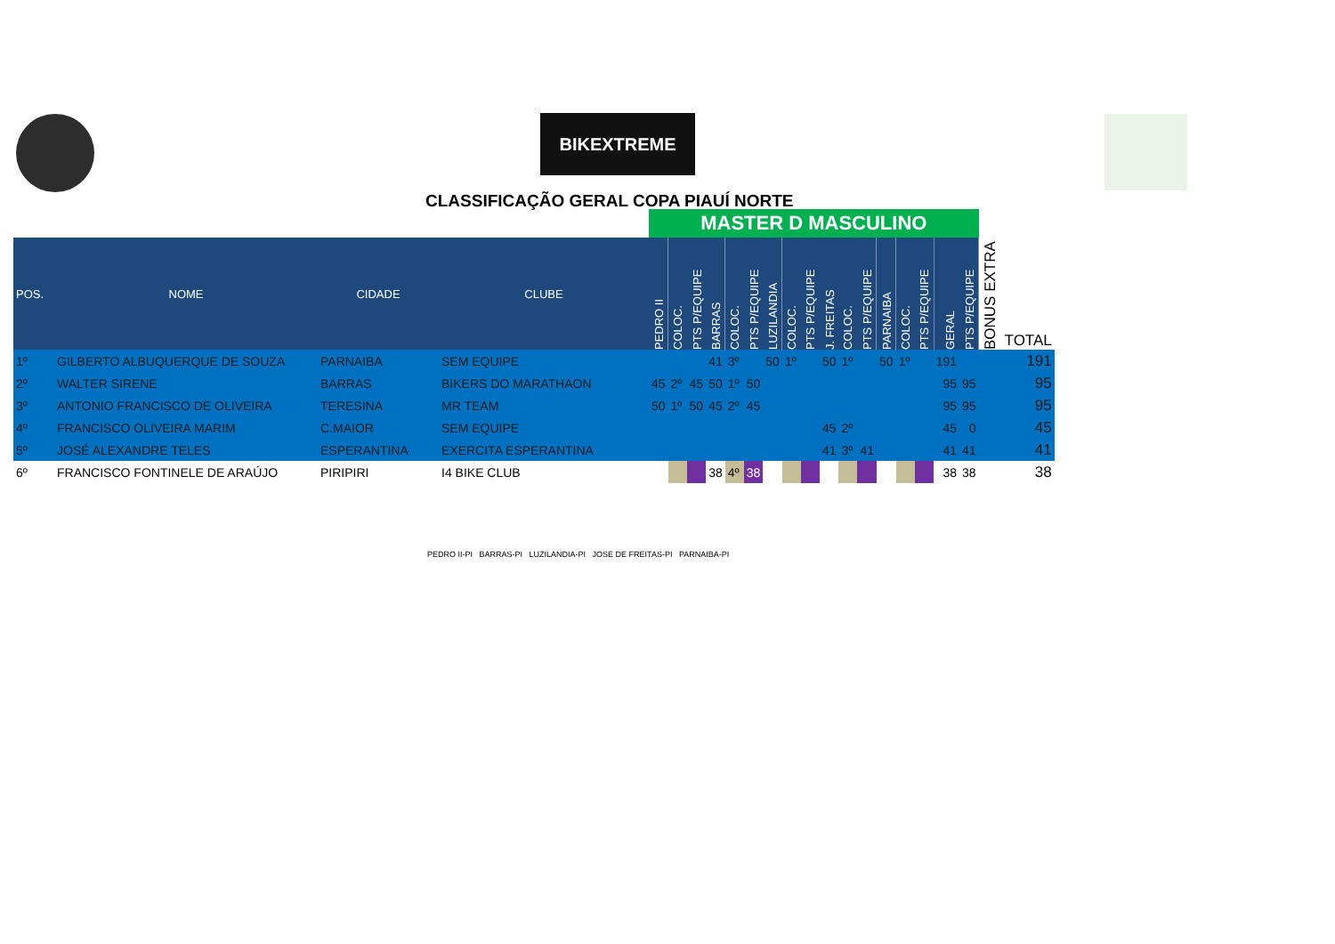BIKEXTREME
CLASSIFICAÇÃO GERAL COPA PIAUÍ NORTE
| | | | | MASTER D MASCULINO | | | | | | | | | | | | | | | | | | |
| POS. | NOME | CIDADE | CLUBE | PEDRO II | COLOC. | PTS P/EQUIPE | BARRAS | COLOC. | PTS P/EQUIPE | LUZILANDIA | COLOC. | PTS P/EQUIPE | J. FREITAS | COLOC. | PTS P/EQUIPE | PARNAIBA | COLOC. | PTS P/EQUIPE | GERAL | PTS P/EQUIPE | BONUS EXTRA | TOTAL |
| 1º | GILBERTO ALBUQUERQUE DE SOUZA | PARNAIBA | SEM EQUIPE | | | | 41 | 3º | | 50 | 1º | | 50 | 1º | | 50 | 1º | | 191 | | | 191 |
| 2º | WALTER SIRENE | BARRAS | BIKERS DO MARATHAON | 45 | 2º | 45 | 50 | 1º | 50 | | | | | | | | | | 95 | 95 | | 95 |
| 3º | ANTONIO FRANCISCO DE OLIVEIRA | TERESINA | MR TEAM | 50 | 1º | 50 | 45 | 2º | 45 | | | | | | | | | | 95 | 95 | | 95 |
| 4º | FRANCISCO OLIVEIRA MARIM | C.MAIOR | SEM EQUIPE | | | | | | | | | | 45 | 2º | | | | | 45 | 0 | | 45 |
| 5º | JOSÉ ALEXANDRE TELES | ESPERANTINA | EXERCITA ESPERANTINA | | | | | | | | | | 41 | 3º | 41 | | | | 41 | 41 | | 41 |
| 6º | FRANCISCO FONTINELE DE ARAÚJO | PIRIPIRI | I4 BIKE CLUB | | | | 38 | 4º | 38 | | | | | | | | | | 38 | 38 | | 38 |
PEDRO II-PI BARRAS-PI LUZILANDIA-PI JOSE DE FREITAS-PI PARNAIBA-PI